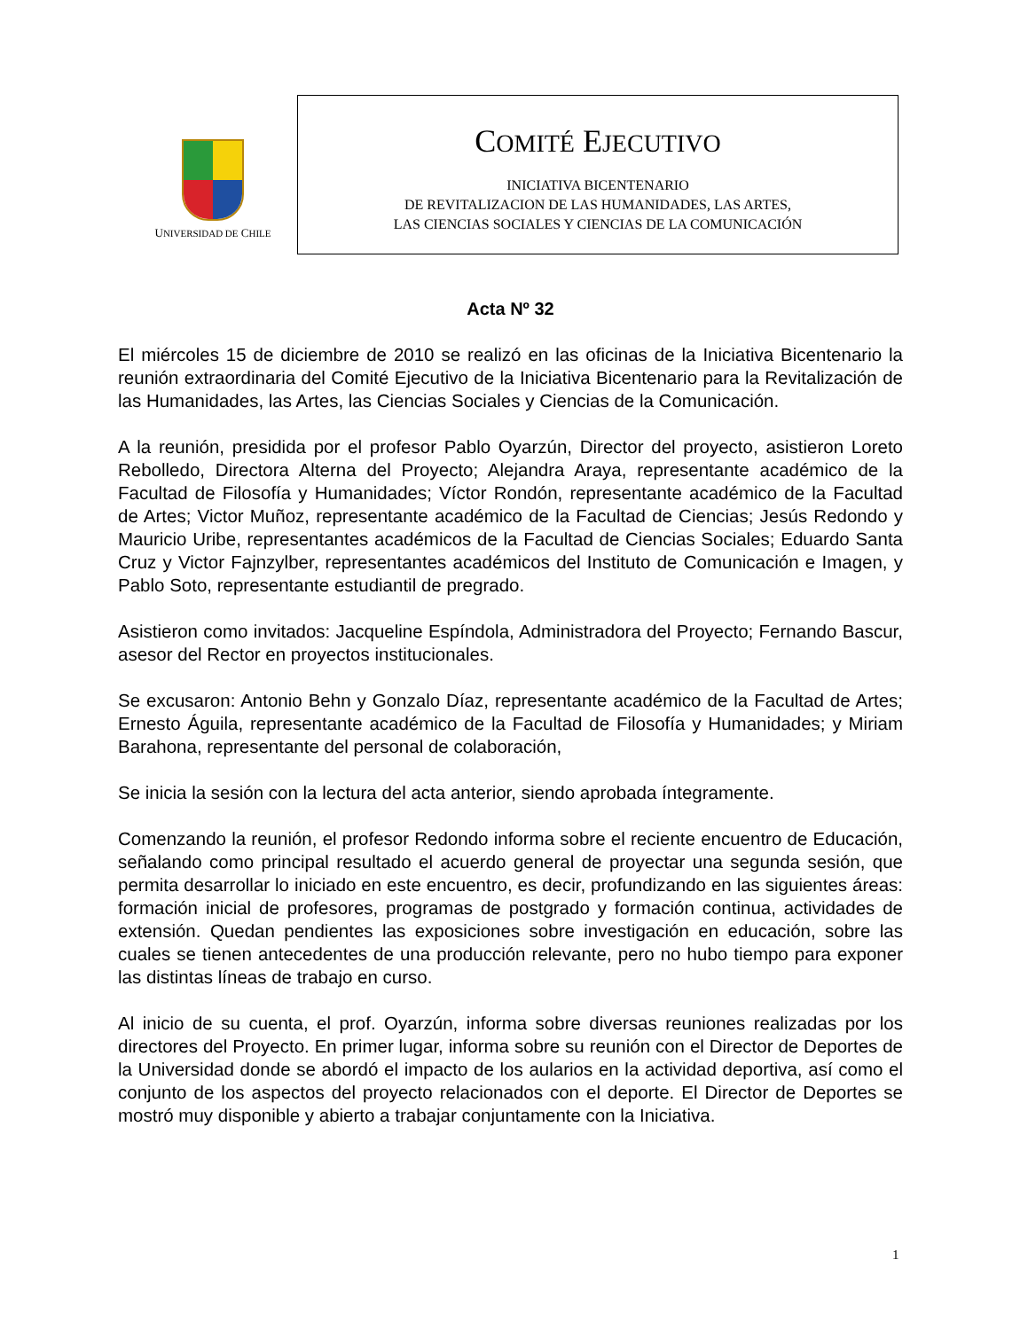UNIVERSIDAD DE CHILE
COMITÉ EJECUTIVO
INICIATIVA BICENTENARIO
DE REVITALIZACION DE LAS HUMANIDADES, LAS ARTES,
LAS CIENCIAS SOCIALES Y CIENCIAS DE LA COMUNICACIÓN
Acta Nº 32
El miércoles 15 de diciembre de 2010 se realizó en las oficinas de la Iniciativa Bicentenario la reunión extraordinaria del Comité Ejecutivo de la Iniciativa Bicentenario para la Revitalización de las Humanidades, las Artes, las Ciencias Sociales y Ciencias de la Comunicación.
A la reunión, presidida por el profesor Pablo Oyarzún, Director del proyecto, asistieron Loreto Rebolledo, Directora Alterna del Proyecto; Alejandra Araya, representante académico de la Facultad de Filosofía y Humanidades; Víctor Rondón, representante académico de la Facultad de Artes; Victor Muñoz, representante académico de la Facultad de Ciencias; Jesús Redondo y Mauricio Uribe, representantes académicos de la Facultad de Ciencias Sociales; Eduardo Santa Cruz y Victor Fajnzylber, representantes académicos del Instituto de Comunicación e Imagen, y Pablo Soto, representante estudiantil de pregrado.
Asistieron como invitados: Jacqueline Espíndola, Administradora del Proyecto; Fernando Bascur, asesor del Rector en proyectos institucionales.
Se excusaron: Antonio Behn y Gonzalo Díaz, representante académico de la Facultad de Artes; Ernesto Águila, representante académico de la Facultad de Filosofía y Humanidades; y Miriam Barahona, representante del personal de colaboración,
Se inicia la sesión con la lectura del acta anterior, siendo aprobada íntegramente.
Comenzando la reunión, el profesor Redondo informa sobre el reciente encuentro de Educación, señalando como principal resultado el acuerdo general de proyectar una segunda sesión, que permita desarrollar lo iniciado en este encuentro, es decir, profundizando en las siguientes áreas: formación inicial de profesores, programas de postgrado y formación continua, actividades de extensión. Quedan pendientes las exposiciones sobre investigación en educación, sobre las cuales se tienen antecedentes de una producción relevante, pero no hubo tiempo para exponer las distintas líneas de trabajo en curso.
Al inicio de su cuenta, el prof. Oyarzún, informa sobre diversas reuniones realizadas por los directores del Proyecto. En primer lugar, informa sobre su reunión con el Director de Deportes de la Universidad donde se abordó el impacto de los aularios en la actividad deportiva, así como el conjunto de los aspectos del proyecto relacionados con el deporte. El Director de Deportes se mostró muy disponible y abierto a trabajar conjuntamente con la Iniciativa.
1